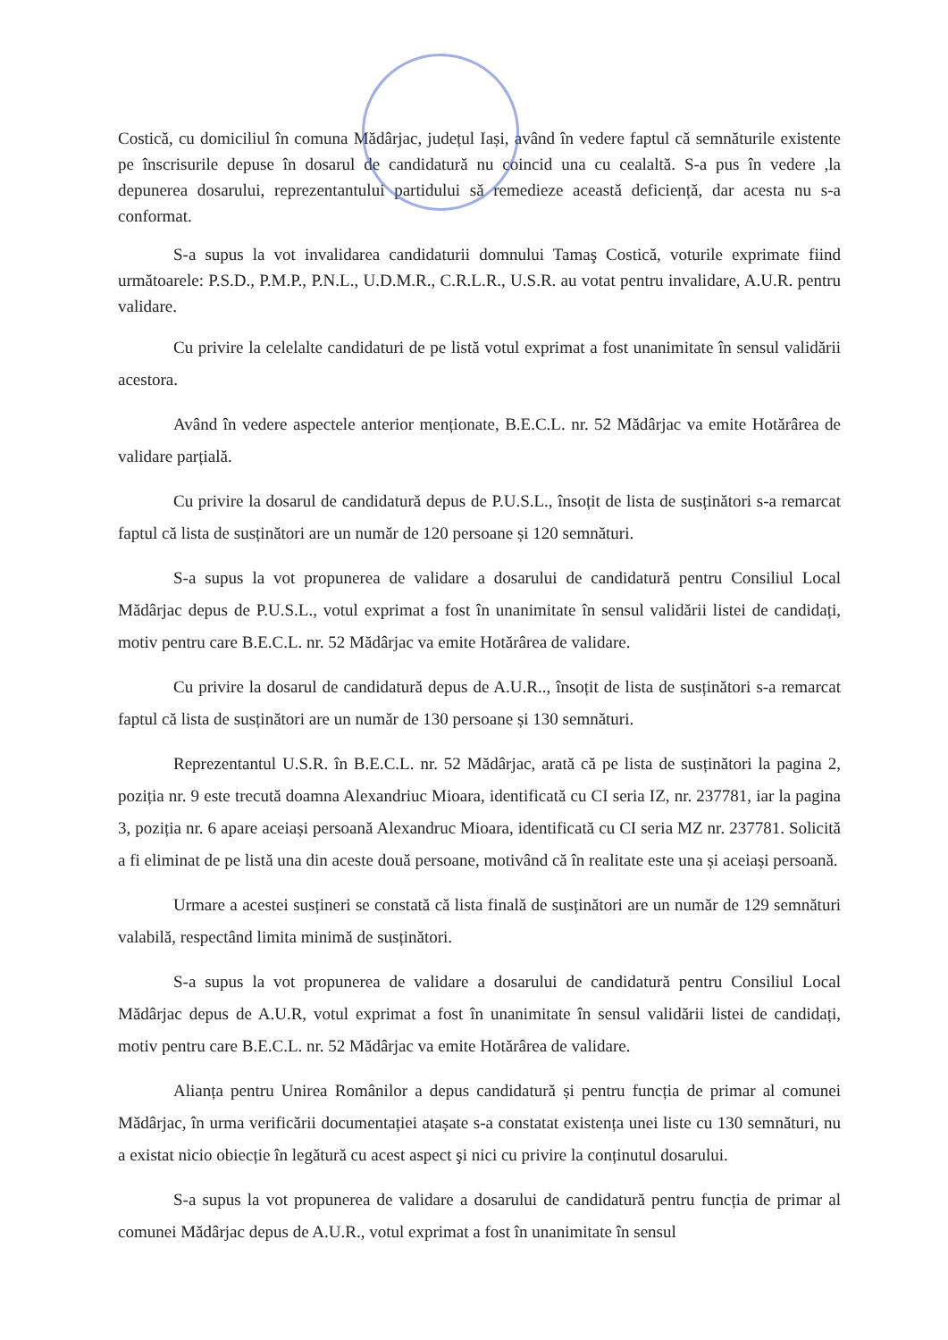Costică, cu domiciliul în comuna Mădârjac, județul Iași, având în vedere faptul că semnăturile existente pe înscrisurile depuse în dosarul de candidatură nu coincid una cu cealaltă. S-a pus în vedere ,la depunerea dosarului, reprezentantului partidului să remedieze această deficiență, dar acesta nu s-a conformat.
S-a supus la vot invalidarea candidaturii domnului Tamaş Costică, voturile exprimate fiind următoarele: P.S.D., P.M.P., P.N.L., U.D.M.R., C.R.L.R., U.S.R. au votat pentru invalidare, A.U.R. pentru validare.
Cu privire la celelalte candidaturi de pe listă votul exprimat a fost unanimitate în sensul validării acestora.
Având în vedere aspectele anterior menționate, B.E.C.L. nr. 52 Mădârjac va emite Hotărârea de validare parțială.
Cu privire la dosarul de candidatură depus de P.U.S.L., însoțit de lista de susținători s-a remarcat faptul că lista de susținători are un număr de 120 persoane și 120 semnături.
S-a supus la vot propunerea de validare a dosarului de candidatură pentru Consiliul Local Mădârjac depus de P.U.S.L., votul exprimat a fost în unanimitate în sensul validării listei de candidați, motiv pentru care B.E.C.L. nr. 52 Mădârjac va emite Hotărârea de validare.
Cu privire la dosarul de candidatură depus de A.U.R.., însoțit de lista de susținători s-a remarcat faptul că lista de susținători are un număr de 130 persoane și 130 semnături.
Reprezentantul U.S.R. în B.E.C.L. nr. 52 Mădârjac, arată că pe lista de susținători la pagina 2, poziția nr. 9 este trecută doamna Alexandriuc Mioara, identificată cu CI seria IZ, nr. 237781, iar la pagina 3, poziția nr. 6 apare aceiași persoană Alexandruc Mioara, identificată cu CI seria MZ nr. 237781. Solicită a fi eliminat de pe listă una din aceste două persoane, motivând că în realitate este una și aceiași persoană.
Urmare a acestei susțineri se constată că lista finală de susținători are un număr de 129 semnături valabilă, respectând limita minimă de susținători.
S-a supus la vot propunerea de validare a dosarului de candidatură pentru Consiliul Local Mădârjac depus de A.U.R, votul exprimat a fost în unanimitate în sensul validării listei de candidați, motiv pentru care B.E.C.L. nr. 52 Mădârjac va emite Hotărârea de validare.
Alianța pentru Unirea Românilor a depus candidatură și pentru funcția de primar al comunei Mădârjac, în urma verificării documentației atașate s-a constatat existența unei liste cu 130 semnături, nu a existat nicio obiecție în legătură cu acest aspect şi nici cu privire la conținutul dosarului.
S-a supus la vot propunerea de validare a dosarului de candidatură pentru funcția de primar al comunei Mădârjac depus de A.U.R., votul exprimat a fost în unanimitate în sensul